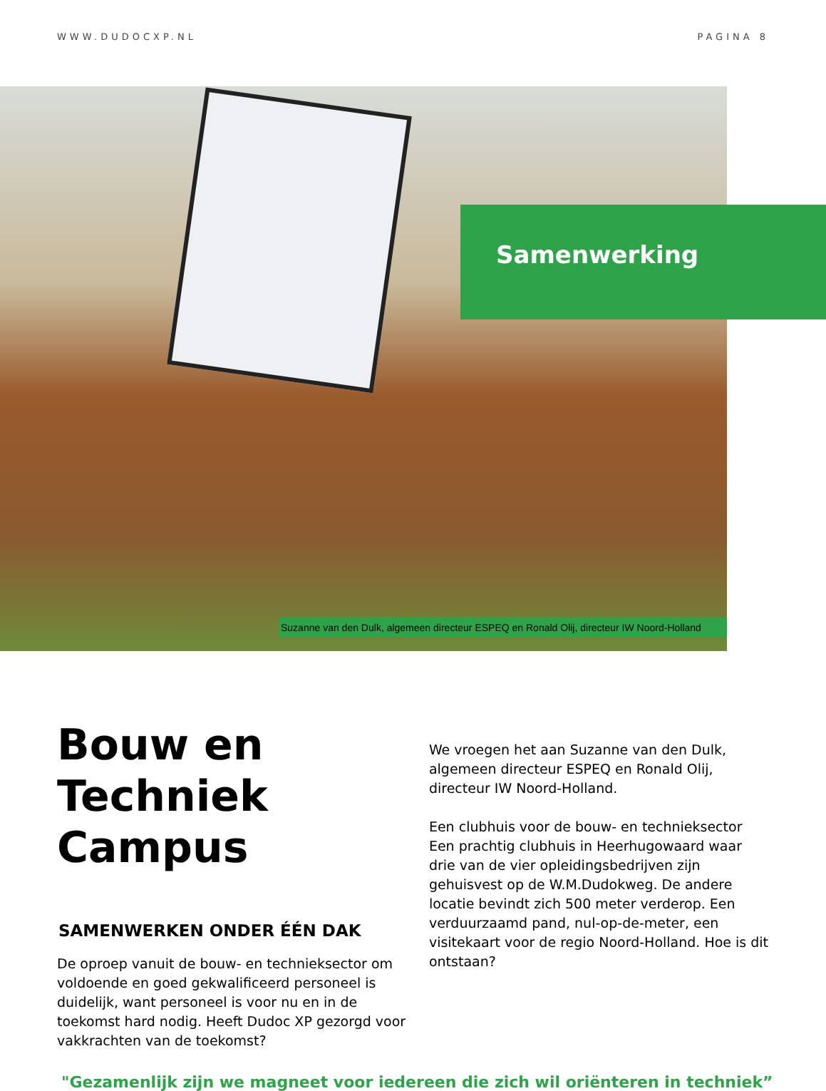WWW.DUDOCXP.NL PAGINA 8
Samenwerking
Suzanne van den Dulk, algemeen directeur ESPEQ en Ronald Olij, directeur IW Noord-Holland
Bouw en Techniek Campus
SAMENWERKEN ONDER ÉÉN DAK
De oproep vanuit de bouw- en technieksector om voldoende en goed gekwalificeerd personeel is duidelijk, want personeel is voor nu en in de toekomst hard nodig. Heeft Dudoc XP gezorgd voor vakkrachten van de toekomst?
We vroegen het aan Suzanne van den Dulk, algemeen directeur ESPEQ en Ronald Olij, directeur IW Noord-Holland.
Een clubhuis voor de bouw- en technieksector Een prachtig clubhuis in Heerhugowaard waar drie van de vier opleidingsbedrijven zijn gehuisvest op de W.M.Dudokweg. De andere locatie bevindt zich 500 meter verderop. Een verduurzaamd pand, nul-op-de-meter, een visitekaart voor de regio Noord-Holland. Hoe is dit ontstaan?
"Gezamenlijk zijn we magneet voor iedereen die zich wil oriënteren in techniek”